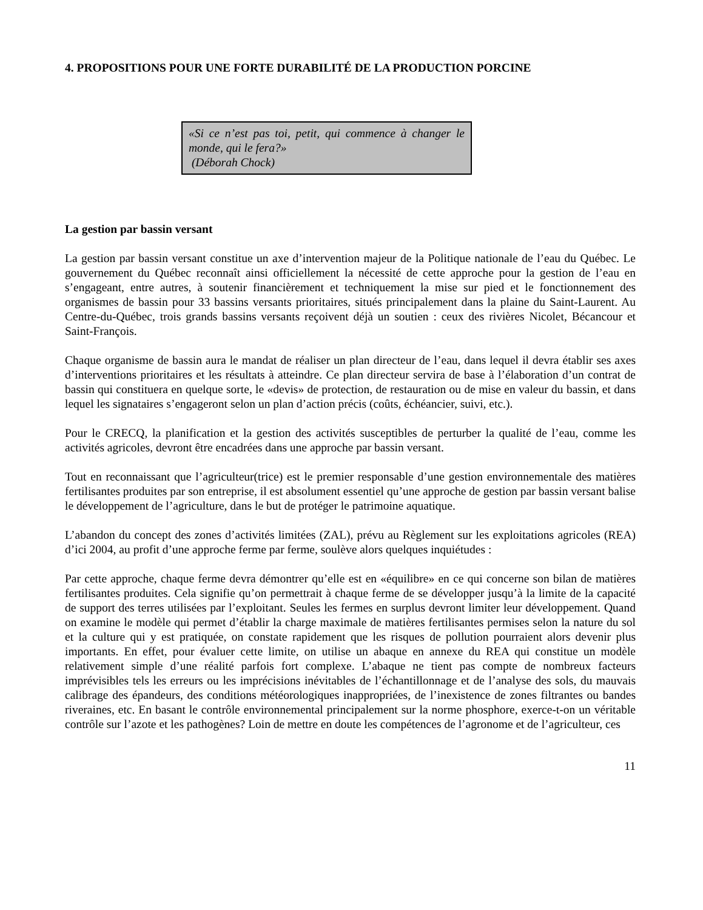4. PROPOSITIONS POUR UNE FORTE DURABILITÉ DE LA PRODUCTION PORCINE
«Si ce n’est pas toi, petit, qui commence à changer le monde, qui le fera?»
(Déborah Chock)
La gestion par bassin versant
La gestion par bassin versant constitue un axe d’intervention majeur de la Politique nationale de l’eau du Québec. Le gouvernement du Québec reconnaît ainsi officiellement la nécessité de cette approche pour la gestion de l’eau en s’engageant, entre autres, à soutenir financièrement et techniquement la mise sur pied et le fonctionnement des organismes de bassin pour 33 bassins versants prioritaires, situés principalement dans la plaine du Saint-Laurent. Au Centre-du-Québec, trois grands bassins versants reçoivent déjà un soutien : ceux des rivières Nicolet, Bécancour et Saint-François.
Chaque organisme de bassin aura le mandat de réaliser un plan directeur de l’eau, dans lequel il devra établir ses axes d’interventions prioritaires et les résultats à atteindre. Ce plan directeur servira de base à l’élaboration d’un contrat de bassin qui constituera en quelque sorte, le «devis» de protection, de restauration ou de mise en valeur du bassin, et dans lequel les signataires s’engageront selon un plan d’action précis (coûts, échéancier, suivi, etc.).
Pour le CRECQ, la planification et la gestion des activités susceptibles de perturber la qualité de l’eau, comme les activités agricoles, devront être encadrées dans une approche par bassin versant.
Tout en reconnaissant que l’agriculteur(trice) est le premier responsable d’une gestion environnementale des matières fertilisantes produites par son entreprise, il est absolument essentiel qu’une approche de gestion par bassin versant balise le développement de l’agriculture, dans le but de protéger le patrimoine aquatique.
L’abandon du concept des zones d’activités limitées (ZAL), prévu au Règlement sur les exploitations agricoles (REA) d’ici 2004, au profit d’une approche ferme par ferme, soulève alors quelques inquiétudes :
Par cette approche, chaque ferme devra démontrer qu’elle est en «équilibre» en ce qui concerne son bilan de matières fertilisantes produites. Cela signifie qu’on permettrait à chaque ferme de se développer jusqu’à la limite de la capacité de support des terres utilisées par l’exploitant. Seules les fermes en surplus devront limiter leur développement. Quand on examine le modèle qui permet d’établir la charge maximale de matières fertilisantes permises selon la nature du sol et la culture qui y est pratiquée, on constate rapidement que les risques de pollution pourraient alors devenir plus importants. En effet, pour évaluer cette limite, on utilise un abaque en annexe du REA qui constitue un modèle relativement simple d’une réalité parfois fort complexe. L’abaque ne tient pas compte de nombreux facteurs imprévisibles tels les erreurs ou les imprécisions inévitables de l’échantillonnage et de l’analyse des sols, du mauvais calibrage des épandeurs, des conditions météorologiques inappropriées, de l’inexistence de zones filtrantes ou bandes riveraines, etc. En basant le contrôle environnemental principalement sur la norme phosphore, exerce-t-on un véritable contrôle sur l’azote et les pathogènes? Loin de mettre en doute les compétences de l’agronome et de l’agriculteur, ces
11